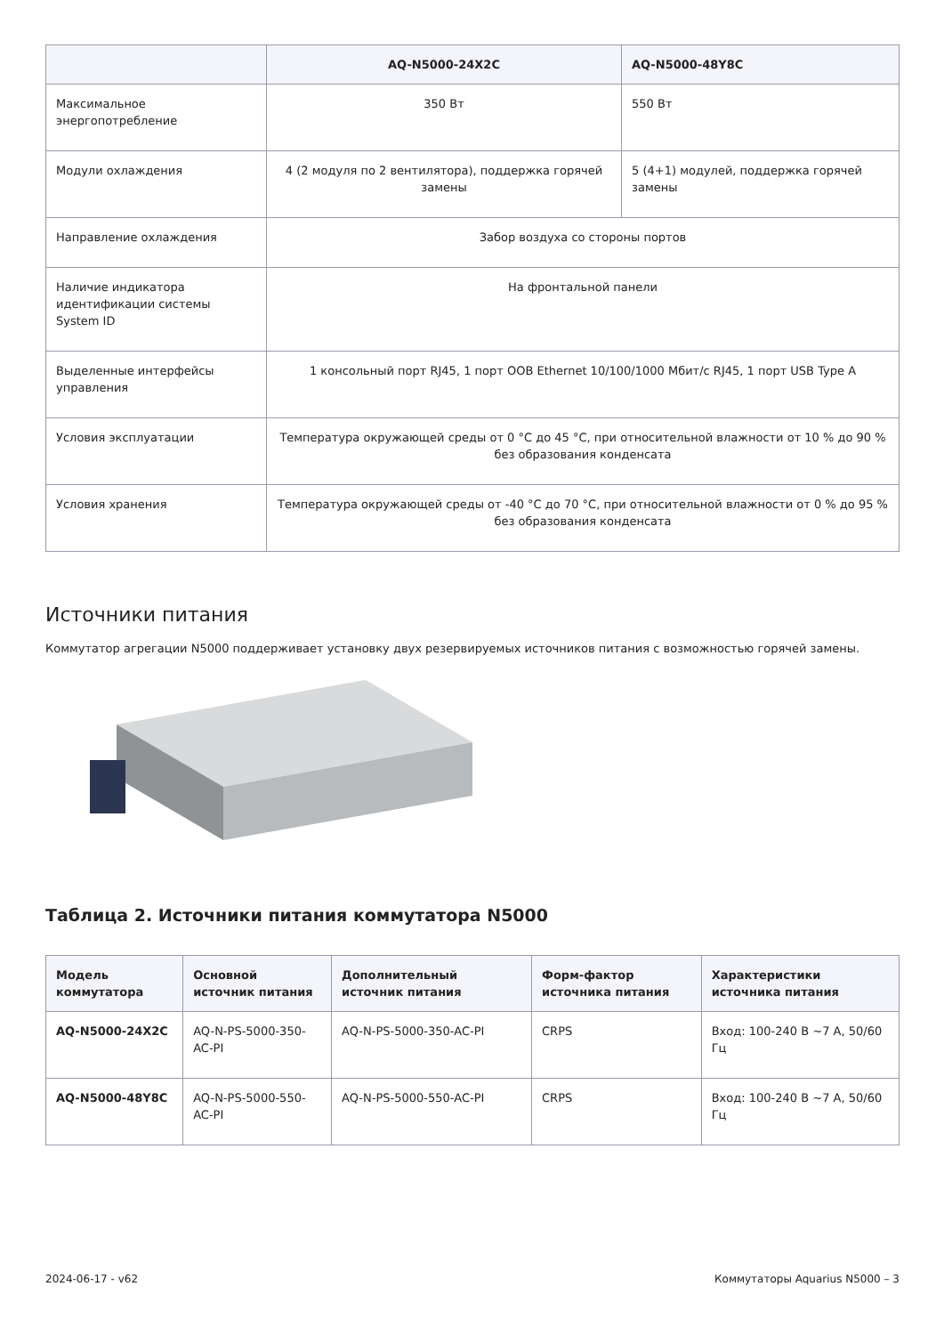| | AQ-N5000-24X2C | AQ-N5000-48Y8C |
| --- | --- | --- |
| Максимальное энергопотребление | 350 Вт | 550 Вт |
| Модули охлаждения | 4 (2 модуля по 2 вентилятора), поддержка горячей замены | 5 (4+1) модулей, поддержка горячей замены |
| Направление охлаждения | Забор воздуха со стороны портов | |
| Наличие индикатора идентификации системы System ID | На фронтальной панели | |
| Выделенные интерфейсы управления | 1 консольный порт RJ45, 1 порт OOB Ethernet 10/100/1000 Мбит/с RJ45, 1 порт USB Type A | |
| Условия эксплуатации | Температура окружающей среды от 0 °C до 45 °C, при относительной влажности от 10 % до 90 % без образования конденсата | |
| Условия хранения | Температура окружающей среды от -40 °C до 70 °C, при относительной влажности от 0 % до 95 % без образования конденсата | |
Источники питания
Коммутатор агрегации N5000 поддерживает установку двух резервируемых источников питания с возможностью горячей замены.
Таблица 2. Источники питания коммутатора N5000
| Модель коммутатора | Основной источник питания | Дополнительный источник питания | Форм-фактор источника питания | Характеристики источника питания |
| --- | --- | --- | --- | --- |
| AQ-N5000-24X2C | AQ-N-PS-5000-350-AC-PI | AQ-N-PS-5000-350-AC-PI | CRPS | Вход: 100-240 В ~7 А, 50/60 Гц |
| AQ-N5000-48Y8C | AQ-N-PS-5000-550-AC-PI | AQ-N-PS-5000-550-AC-PI | CRPS | Вход: 100-240 В ~7 А, 50/60 Гц |
2024-06-17 - v62 Коммутаторы Aquarius N5000 – 3